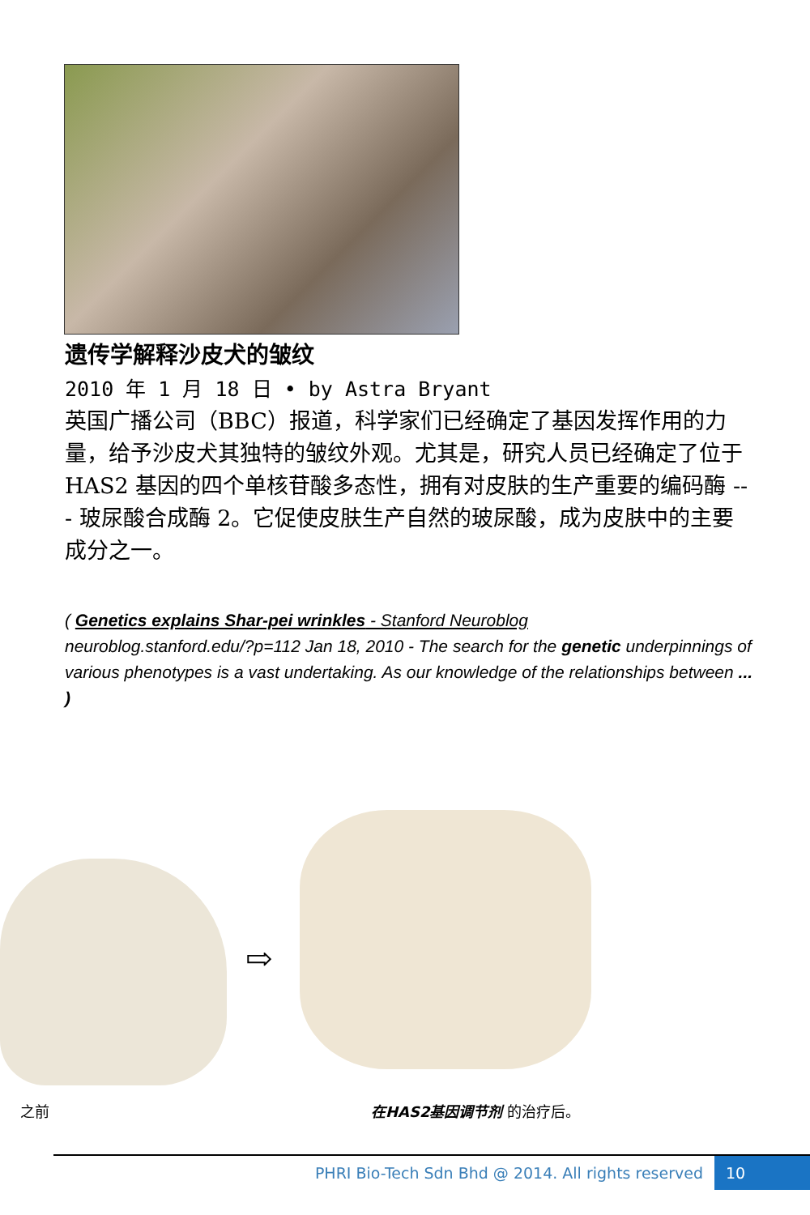遗传学解释沙皮犬的皱纹
2010 年 1 月 18 日 • by Astra Bryant
英国广播公司（BBC）报道，科学家们已经确定了基因发挥作用的力量，给予沙皮犬其独特的皱纹外观。尤其是，研究人员已经确定了位于 HAS2 基因的四个单核苷酸多态性，拥有对皮肤的生产重要的编码酶 --- 玻尿酸合成酶 2。它促使皮肤生产自然的玻尿酸，成为皮肤中的主要成分之一。
( Genetics explains Shar-pei wrinkles - Stanford Neuroblog
neuroblog.stanford.edu/?p=112 Jan 18, 2010 - The search for the genetic underpinnings of various phenotypes is a vast undertaking. As our knowledge of the relationships between ... )
⇨
之前 在HAS2基因调节剂 的治疗后。
PHRI Bio-Tech Sdn Bhd @ 2014. All rights reserved 10